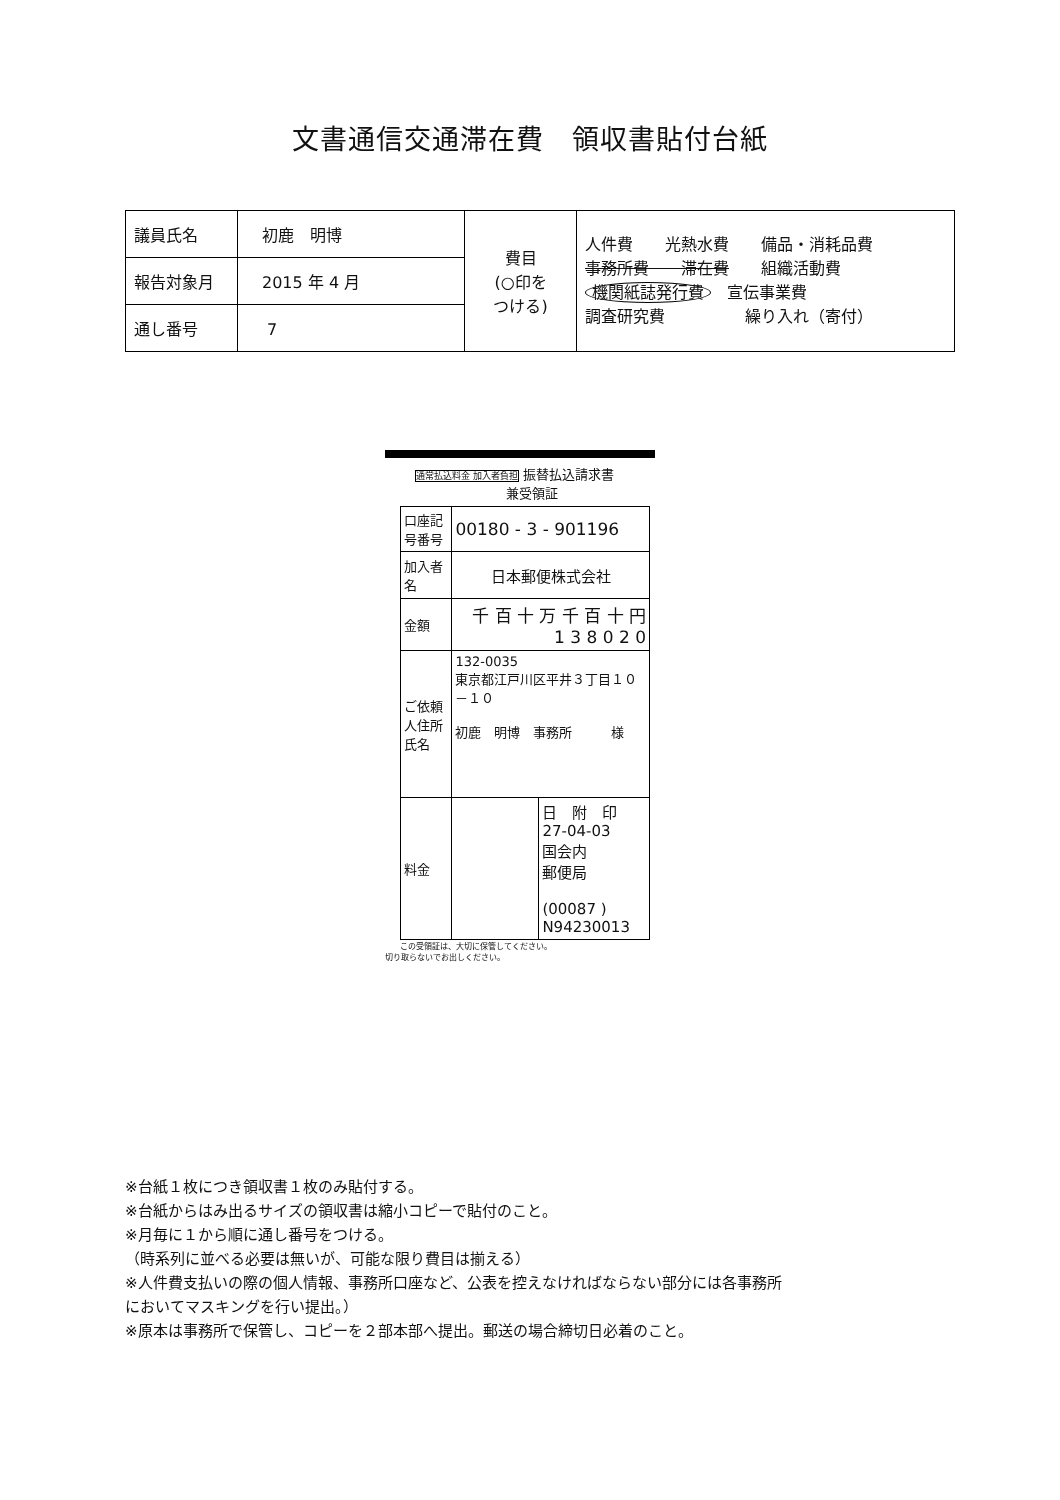文書通信交通滞在費　領収書貼付台紙
| 議員氏名 | 初鹿 明博 | 費目 (○印を つける) | 人件費 光熱水費 備品・消耗品費 事務所費 滞在費 組織活動費 機関紙誌発行費 宣伝事業費 調査研究費 繰り入れ（寄付） |
| 報告対象月 | 2015 年 4 月 | | |
| 通し番号 | 7 | | |
通常払込料金 加入者負担 振替払込請求書
　　　　　　　兼受領証
| 口座記号番号 | 00180 - 3 - 901196 | |
| 加入者名 | 日本郵便株式会社 | |
| 金額 | 千 百 十 万 千 百 十 円 1 3 8 0 2 0 | |
| ご依頼人住所氏名 | 132-0035 東京都江戸川区平井３丁目１０－１０ 初鹿 明博 事務所 様 | |
| 料金 | | 日 附 印 27-04-03 国会内 郵便局 (00087 ) N94230013 |
この受領証は、大切に保管してください。
切り取らないでお出しください。
※台紙１枚につき領収書１枚のみ貼付する。
※台紙からはみ出るサイズの領収書は縮小コピーで貼付のこと。
※月毎に１から順に通し番号をつける。
（時系列に並べる必要は無いが、可能な限り費目は揃える）
※人件費支払いの際の個人情報、事務所口座など、公表を控えなければならない部分には各事務所
においてマスキングを行い提出。）
※原本は事務所で保管し、コピーを２部本部へ提出。郵送の場合締切日必着のこと。